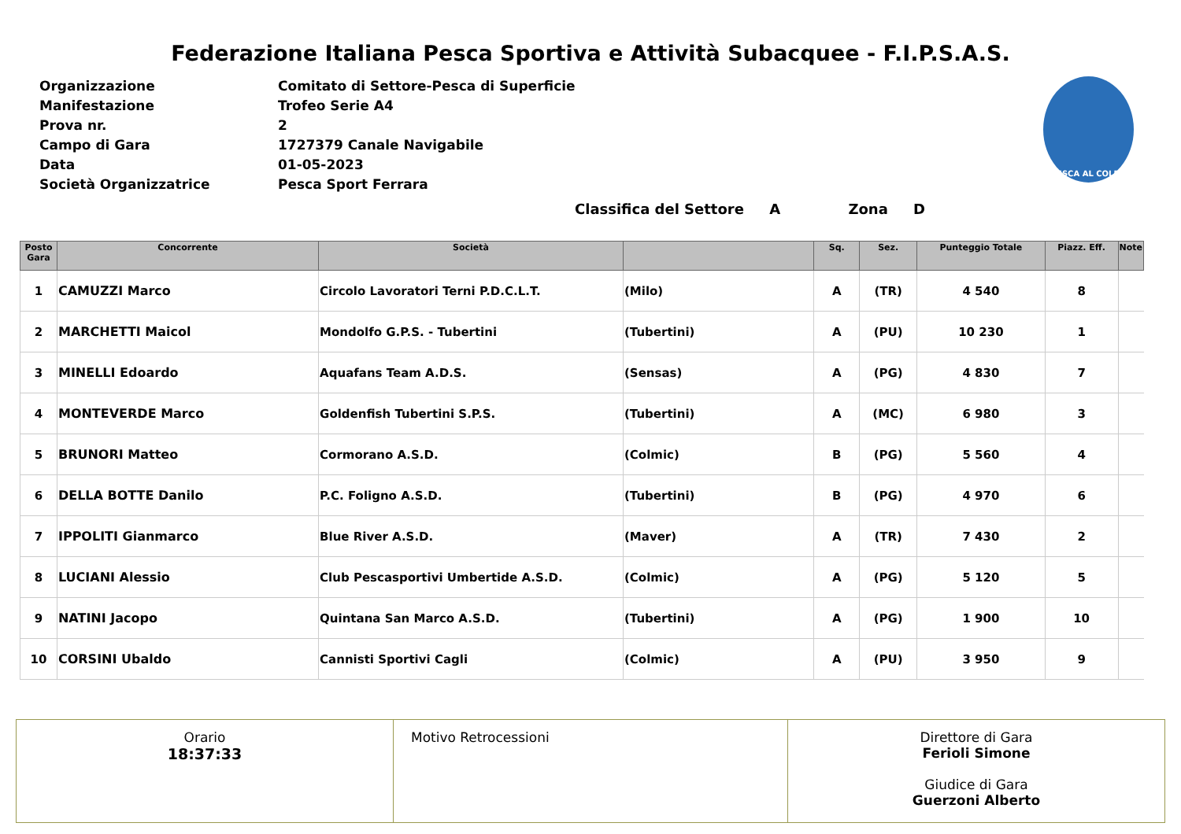Federazione Italiana Pesca Sportiva e Attività Subacquee - F.I.P.S.A.S.
| Organizzazione | Comitato di Settore-Pesca di Superficie |
| Manifestazione | Trofeo Serie A4 |
| Prova nr. | 2 |
| Campo di Gara | 1727379 Canale Navigabile |
| Data | 01-05-2023 |
| Società Organizzatrice | Pesca Sport Ferrara |
PESCA AL COLPO
Classifica del Settore A Zona D
| Posto Gara | Concorrente | Società | | Sq. | Sez. | Punteggio Totale | Piazz. Eff. | Note |
| --- | --- | --- | --- | --- | --- | --- | --- | --- |
| 1 | CAMUZZI Marco | Circolo Lavoratori Terni P.D.C.L.T. | (Milo) | A | (TR) | 4 540 | 8 | |
| 2 | MARCHETTI Maicol | Mondolfo G.P.S. - Tubertini | (Tubertini) | A | (PU) | 10 230 | 1 | |
| 3 | MINELLI Edoardo | Aquafans Team A.D.S. | (Sensas) | A | (PG) | 4 830 | 7 | |
| 4 | MONTEVERDE Marco | Goldenfish Tubertini S.P.S. | (Tubertini) | A | (MC) | 6 980 | 3 | |
| 5 | BRUNORI Matteo | Cormorano A.S.D. | (Colmic) | B | (PG) | 5 560 | 4 | |
| 6 | DELLA BOTTE Danilo | P.C. Foligno A.S.D. | (Tubertini) | B | (PG) | 4 970 | 6 | |
| 7 | IPPOLITI Gianmarco | Blue River A.S.D. | (Maver) | A | (TR) | 7 430 | 2 | |
| 8 | LUCIANI Alessio | Club Pescasportivi Umbertide A.S.D. | (Colmic) | A | (PG) | 5 120 | 5 | |
| 9 | NATINI Jacopo | Quintana San Marco A.S.D. | (Tubertini) | A | (PG) | 1 900 | 10 | |
| 10 | CORSINI Ubaldo | Cannisti Sportivi Cagli | (Colmic) | A | (PU) | 3 950 | 9 | |
Orario
18:37:33
Motivo Retrocessioni Direttore di Gara
Ferioli Simone
Giudice di Gara
Guerzoni Alberto